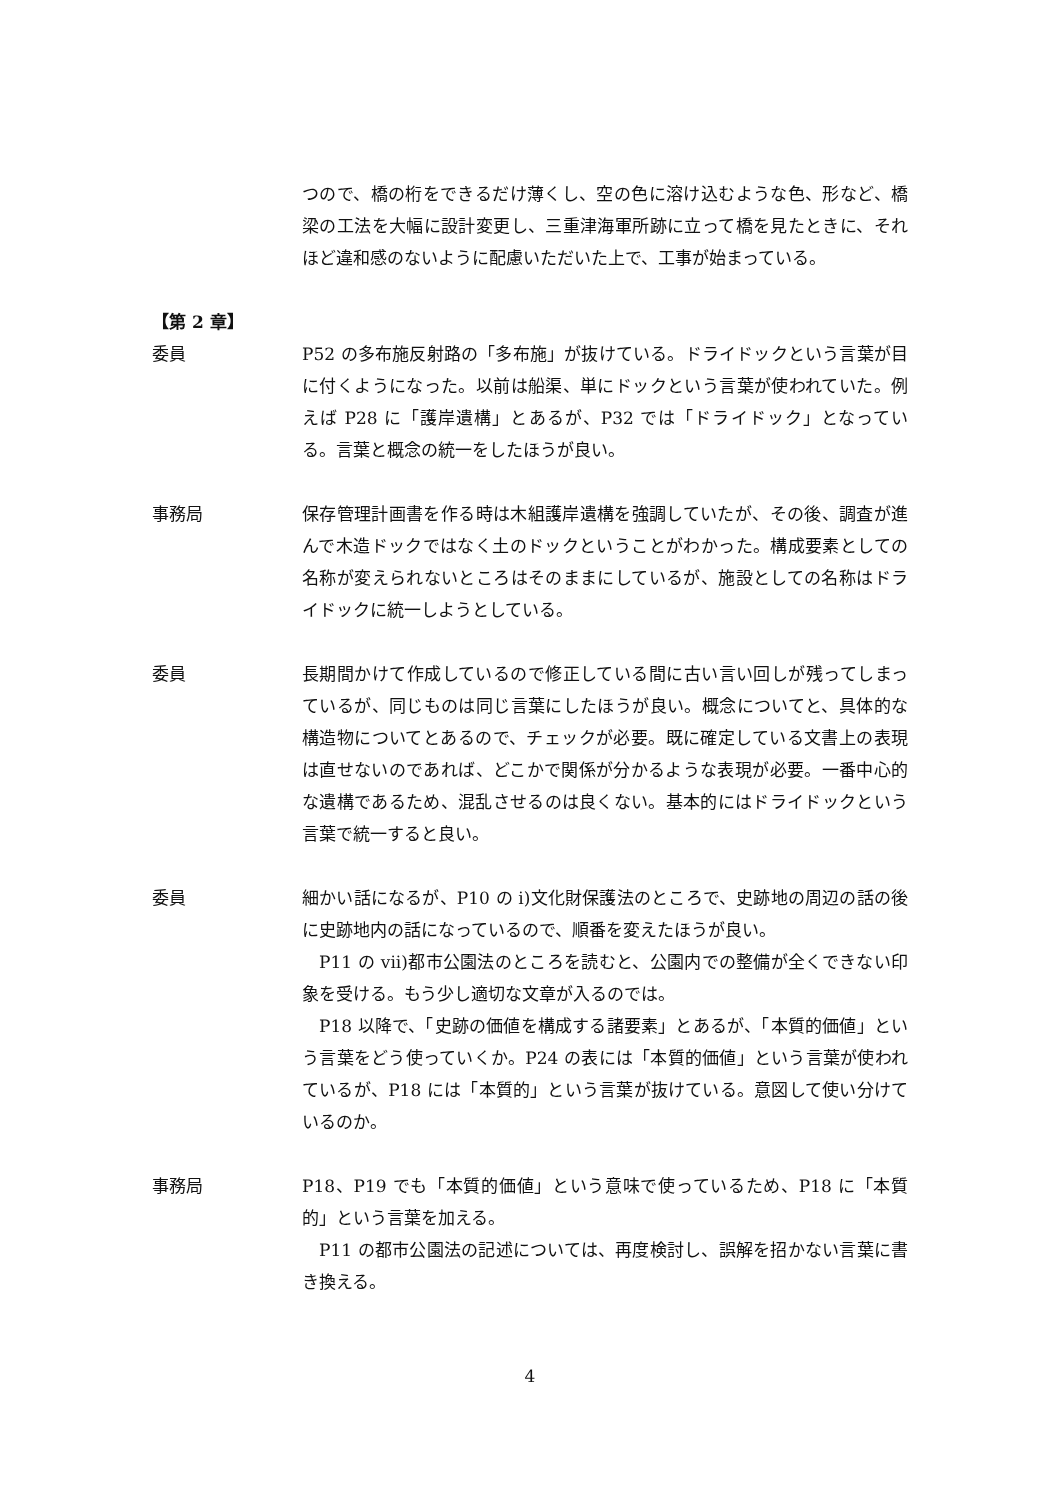つので、橋の桁をできるだけ薄くし、空の色に溶け込むような色、形など、橋梁の工法を大幅に設計変更し、三重津海軍所跡に立って橋を見たときに、それほど違和感のないように配慮いただいた上で、工事が始まっている。
【第 2 章】
委員 P52 の多布施反射路の「多布施」が抜けている。ドライドックという言葉が目に付くようになった。以前は船渠、単にドックという言葉が使われていた。例えば P28 に「護岸遺構」とあるが、P32 では「ドライドック」となっている。言葉と概念の統一をしたほうが良い。
事務局 保存管理計画書を作る時は木組護岸遺構を強調していたが、その後、調査が進んで木造ドックではなく土のドックということがわかった。構成要素としての名称が変えられないところはそのままにしているが、施設としての名称はドライドックに統一しようとしている。
委員 長期間かけて作成しているので修正している間に古い言い回しが残ってしまっているが、同じものは同じ言葉にしたほうが良い。概念についてと、具体的な構造物についてとあるので、チェックが必要。既に確定している文書上の表現は直せないのであれば、どこかで関係が分かるような表現が必要。一番中心的な遺構であるため、混乱させるのは良くない。基本的にはドライドックという言葉で統一すると良い。
委員 細かい話になるが、P10 の i)文化財保護法のところで、史跡地の周辺の話の後に史跡地内の話になっているので、順番を変えたほうが良い。
P11 の vii)都市公園法のところを読むと、公園内での整備が全くできない印象を受ける。もう少し適切な文章が入るのでは。
P18 以降で、「史跡の価値を構成する諸要素」とあるが、「本質的価値」という言葉をどう使っていくか。P24 の表には「本質的価値」という言葉が使われているが、P18 には「本質的」という言葉が抜けている。意図して使い分けているのか。
事務局 P18、P19 でも「本質的価値」という意味で使っているため、P18 に「本質的」という言葉を加える。
P11 の都市公園法の記述については、再度検討し、誤解を招かない言葉に書き換える。
4